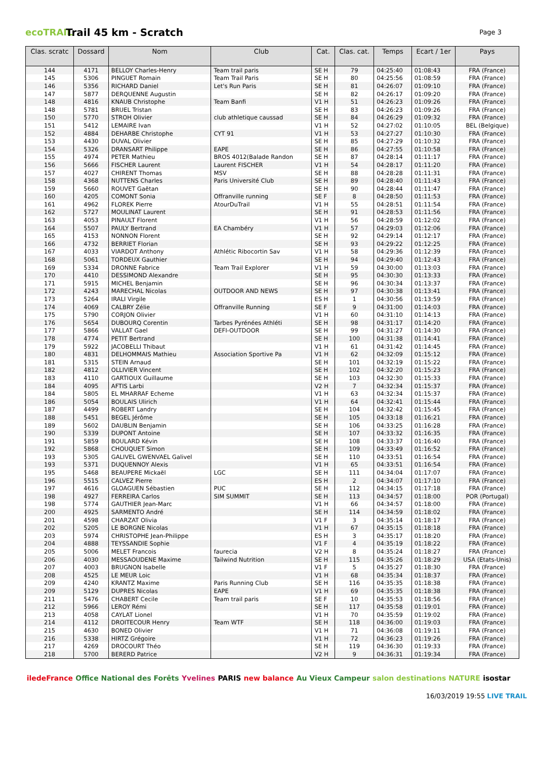ecoTRAIL Trail 45 km - Scratch Page 3
| Clas. scratc | Dossard | Nom | Club | Cat. | Clas. cat. | Temps | Ecart / 1er | Pays |
| --- | --- | --- | --- | --- | --- | --- | --- | --- |
| 144 | 4171 | BELLOY Charles-Henry | Team trail paris | SE H | 79 | 04:25:40 | 01:08:43 | FRA (France) |
| 145 | 5306 | PINGUET Romain | Team Trail Paris | SE H | 80 | 04:25:56 | 01:08:59 | FRA (France) |
| 146 | 5356 | RICHARD Daniel | Let's Run Paris | SE H | 81 | 04:26:07 | 01:09:10 | FRA (France) |
| 147 | 5877 | DERQUENNE Augustin | | SE H | 82 | 04:26:17 | 01:09:20 | FRA (France) |
| 148 | 4816 | KNAUB Christophe | Team Banfi | V1 H | 51 | 04:26:23 | 01:09:26 | FRA (France) |
| 148 | 5781 | BRUEL Tristan | | SE H | 83 | 04:26:23 | 01:09:26 | FRA (France) |
| 150 | 5770 | STROH Olivier | club athletique caussad | SE H | 84 | 04:26:29 | 01:09:32 | FRA (France) |
| 151 | 5412 | LEMAIRE Ivan | | V1 H | 52 | 04:27:02 | 01:10:05 | BEL (Belgique) |
| 152 | 4884 | DEHARBE Christophe | CYT 91 | V1 H | 53 | 04:27:27 | 01:10:30 | FRA (France) |
| 153 | 4430 | DUVAL Olivier | | SE H | 85 | 04:27:29 | 01:10:32 | FRA (France) |
| 154 | 5326 | DRANSART Philippe | EAPE | SE H | 86 | 04:27:55 | 01:10:58 | FRA (France) |
| 155 | 4974 | PETER Mathieu | BROS 4012(Balade Randon | SE H | 87 | 04:28:14 | 01:11:17 | FRA (France) |
| 156 | 5666 | FISCHER Laurent | Laurent FISCHER | V1 H | 54 | 04:28:17 | 01:11:20 | FRA (France) |
| 157 | 4027 | CHIRENT Thomas | MSV | SE H | 88 | 04:28:28 | 01:11:31 | FRA (France) |
| 158 | 4368 | NUTTENS Charles | Paris Université Club | SE H | 89 | 04:28:40 | 01:11:43 | FRA (France) |
| 159 | 5660 | ROUVET Gaëtan | | SE H | 90 | 04:28:44 | 01:11:47 | FRA (France) |
| 160 | 4205 | COMONT Sonia | Offranville running | SE F | 8 | 04:28:50 | 01:11:53 | FRA (France) |
| 161 | 4962 | FLOREK Pierre | AtourDuTrail | V1 H | 55 | 04:28:51 | 01:11:54 | FRA (France) |
| 162 | 5727 | MOULINAT Laurent | | SE H | 91 | 04:28:53 | 01:11:56 | FRA (France) |
| 163 | 4053 | PINAULT Florent | | V1 H | 56 | 04:28:59 | 01:12:02 | FRA (France) |
| 164 | 5507 | PAULY Bertrand | EA Chambéry | V1 H | 57 | 04:29:03 | 01:12:06 | FRA (France) |
| 165 | 4153 | NONNON Florent | | SE H | 92 | 04:29:14 | 01:12:17 | FRA (France) |
| 166 | 4732 | BERRIET Florian | | SE H | 93 | 04:29:22 | 01:12:25 | FRA (France) |
| 167 | 4033 | VIARDOT Anthony | Athlétic Ribocortin Sav | V1 H | 58 | 04:29:36 | 01:12:39 | FRA (France) |
| 168 | 5061 | TORDEUX Gauthier | | SE H | 94 | 04:29:40 | 01:12:43 | FRA (France) |
| 169 | 5334 | DRONNE Fabrice | Team Trail Explorer | V1 H | 59 | 04:30:00 | 01:13:03 | FRA (France) |
| 170 | 4410 | DESSIMOND Alexandre | | SE H | 95 | 04:30:30 | 01:13:33 | FRA (France) |
| 171 | 5915 | MICHEL Benjamin | | SE H | 96 | 04:30:34 | 01:13:37 | FRA (France) |
| 172 | 4243 | MARECHAL Nicolas | OUTDOOR AND NEWS | SE H | 97 | 04:30:38 | 01:13:41 | FRA (France) |
| 173 | 5264 | IRALI Virgile | | ES H | 1 | 04:30:56 | 01:13:59 | FRA (France) |
| 174 | 4069 | CALBRY Zélie | Offranville Running | SE F | 9 | 04:31:00 | 01:14:03 | FRA (France) |
| 175 | 5790 | CORJON Olivier | | V1 H | 60 | 04:31:10 | 01:14:13 | FRA (France) |
| 176 | 5654 | DUBOURQ Corentin | Tarbes Pyrénées Athléti | SE H | 98 | 04:31:17 | 01:14:20 | FRA (France) |
| 177 | 5866 | VALLAT Gael | DEFI-OUTDOOR | SE H | 99 | 04:31:27 | 01:14:30 | FRA (France) |
| 178 | 4774 | PETIT Bertrand | | SE H | 100 | 04:31:38 | 01:14:41 | FRA (France) |
| 179 | 5922 | JACOBELLI Thibaut | | V1 H | 61 | 04:31:42 | 01:14:45 | FRA (France) |
| 180 | 4831 | DELHOMMAIS Mathieu | Association Sportive Pa | V1 H | 62 | 04:32:09 | 01:15:12 | FRA (France) |
| 181 | 5315 | STEIN Arnaud | | SE H | 101 | 04:32:19 | 01:15:22 | FRA (France) |
| 182 | 4812 | OLLIVIER Vincent | | SE H | 102 | 04:32:20 | 01:15:23 | FRA (France) |
| 183 | 4110 | GARTIOUX Guillaume | | SE H | 103 | 04:32:30 | 01:15:33 | FRA (France) |
| 184 | 4095 | AFTIS Larbi | | V2 H | 7 | 04:32:34 | 01:15:37 | FRA (France) |
| 184 | 5805 | EL MHARRAF Echeme | | V1 H | 63 | 04:32:34 | 01:15:37 | FRA (France) |
| 186 | 5054 | BOULAIS Ulirich | | V1 H | 64 | 04:32:41 | 01:15:44 | FRA (France) |
| 187 | 4499 | ROBERT Landry | | SE H | 104 | 04:32:42 | 01:15:45 | FRA (France) |
| 188 | 5451 | BEGEL Jérôme | | SE H | 105 | 04:33:18 | 01:16:21 | FRA (France) |
| 189 | 5602 | DAUBLIN Benjamin | | SE H | 106 | 04:33:25 | 01:16:28 | FRA (France) |
| 190 | 5339 | DUPONT Antoine | | SE H | 107 | 04:33:32 | 01:16:35 | FRA (France) |
| 191 | 5859 | BOULARD Kévin | | SE H | 108 | 04:33:37 | 01:16:40 | FRA (France) |
| 192 | 5868 | CHOUQUET Simon | | SE H | 109 | 04:33:49 | 01:16:52 | FRA (France) |
| 193 | 5305 | GALIVEL GWENVAEL Galivel | | SE H | 110 | 04:33:51 | 01:16:54 | FRA (France) |
| 193 | 5371 | DUQUENNOY Alexis | | V1 H | 65 | 04:33:51 | 01:16:54 | FRA (France) |
| 195 | 5468 | BEAUPERE Mickaël | LGC | SE H | 111 | 04:34:04 | 01:17:07 | FRA (France) |
| 196 | 5515 | CALVEZ Pierre | | ES H | 2 | 04:34:07 | 01:17:10 | FRA (France) |
| 197 | 4616 | GLOAGUEN Sébastien | PUC | SE H | 112 | 04:34:15 | 01:17:18 | FRA (France) |
| 198 | 4927 | FERREIRA Carlos | SIM SUMMIT | SE H | 113 | 04:34:57 | 01:18:00 | POR (Portugal) |
| 198 | 5774 | GAUTHIER Jean-Marc | | V1 H | 66 | 04:34:57 | 01:18:00 | FRA (France) |
| 200 | 4925 | SARMENTO André | | SE H | 114 | 04:34:59 | 01:18:02 | FRA (France) |
| 201 | 4598 | CHARZAT Olivia | | V1 F | 3 | 04:35:14 | 01:18:17 | FRA (France) |
| 202 | 5205 | LE BORGNE Nicolas | | V1 H | 67 | 04:35:15 | 01:18:18 | FRA (France) |
| 203 | 5974 | CHRISTOPHE Jean-Philippe | | ES H | 3 | 04:35:17 | 01:18:20 | FRA (France) |
| 204 | 4888 | TEYSSANDIE Sophie | | V1 F | 4 | 04:35:19 | 01:18:22 | FRA (France) |
| 205 | 5006 | MELET Francois | faurecia | V2 H | 8 | 04:35:24 | 01:18:27 | FRA (France) |
| 206 | 4030 | MESSAOUDENE Maxime | Tailwind Nutrition | SE H | 115 | 04:35:26 | 01:18:29 | USA (Etats-Unis) |
| 207 | 4003 | BRUGNON Isabelle | | V1 F | 5 | 04:35:27 | 01:18:30 | FRA (France) |
| 208 | 4525 | LE MEUR Loic | | V1 H | 68 | 04:35:34 | 01:18:37 | FRA (France) |
| 209 | 4240 | KRANTZ Maxime | Paris Running Club | SE H | 116 | 04:35:35 | 01:18:38 | FRA (France) |
| 209 | 5129 | DUPRES Nicolas | EAPE | V1 H | 69 | 04:35:35 | 01:18:38 | FRA (France) |
| 211 | 5476 | CHABERT Cecile | Team trail paris | SE F | 10 | 04:35:53 | 01:18:56 | FRA (France) |
| 212 | 5966 | LEROY Rémi | | SE H | 117 | 04:35:58 | 01:19:01 | FRA (France) |
| 213 | 4058 | CAYLAT Lionel | | V1 H | 70 | 04:35:59 | 01:19:02 | FRA (France) |
| 214 | 4112 | DROITECOUR Henry | Team WTF | SE H | 118 | 04:36:00 | 01:19:03 | FRA (France) |
| 215 | 4630 | BONED Olivier | | V1 H | 71 | 04:36:08 | 01:19:11 | FRA (France) |
| 216 | 5338 | HIRTZ Grégoire | | V1 H | 72 | 04:36:23 | 01:19:26 | FRA (France) |
| 217 | 4269 | DROCOURT Théo | | SE H | 119 | 04:36:30 | 01:19:33 | FRA (France) |
| 218 | 5700 | BERERD Patrice | | V2 H | 9 | 04:36:31 | 01:19:34 | FRA (France) |
iledeFrance Office National des Forêts Yvelines PARIS new balance Au Vieux Campeur salon destinations NATURE isostar
16/03/2019 19:55 LIVE TRAIL